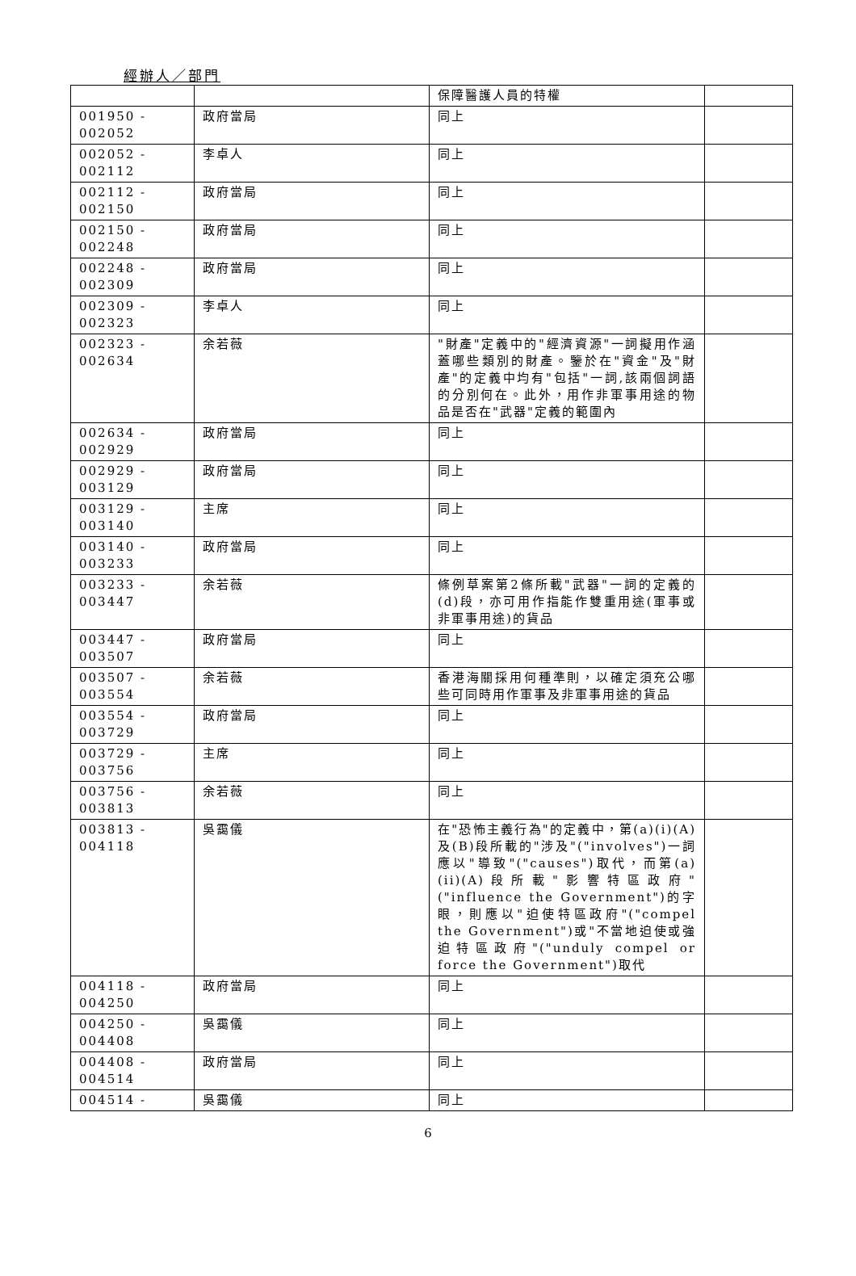經辦人／部門
| | | 保障醫護人員的特權 | |
| 001950 - 002052 | 政府當局 | 同上 | |
| 002052 - 002112 | 李卓人 | 同上 | |
| 002112 - 002150 | 政府當局 | 同上 | |
| 002150 - 002248 | 政府當局 | 同上 | |
| 002248 - 002309 | 政府當局 | 同上 | |
| 002309 - 002323 | 李卓人 | 同上 | |
| 002323 - 002634 | 余若薇 | "財產"定義中的"經濟資源"一詞擬用作涵蓋哪些類別的財產。鑒於在"資金"及"財產"的定義中均有"包括"一詞,該兩個詞語的分別何在。此外，用作非軍事用途的物品是否在"武器"定義的範圍內 | |
| 002634 - 002929 | 政府當局 | 同上 | |
| 002929 - 003129 | 政府當局 | 同上 | |
| 003129 - 003140 | 主席 | 同上 | |
| 003140 - 003233 | 政府當局 | 同上 | |
| 003233 - 003447 | 余若薇 | 條例草案第2條所載"武器"一詞的定義的(d)段，亦可用作指能作雙重用途(軍事或非軍事用途)的貨品 | |
| 003447 - 003507 | 政府當局 | 同上 | |
| 003507 - 003554 | 余若薇 | 香港海關採用何種準則，以確定須充公哪些可同時用作軍事及非軍事用途的貨品 | |
| 003554 - 003729 | 政府當局 | 同上 | |
| 003729 - 003756 | 主席 | 同上 | |
| 003756 - 003813 | 余若薇 | 同上 | |
| 003813 - 004118 | 吳靄儀 | 在"恐怖主義行為"的定義中，第(a)(i)(A)及(B)段所載的"涉及"("involves")一詞應以"導致"("causes")取代，而第(a)(ii)(A)段所載"影響特區政府"("influence the Government")的字眼，則應以"迫使特區政府"("compel the Government")或"不當地迫使或強迫特區政府"("unduly compel or force the Government")取代 | |
| 004118 - 004250 | 政府當局 | 同上 | |
| 004250 - 004408 | 吳靄儀 | 同上 | |
| 004408 - 004514 | 政府當局 | 同上 | |
| 004514 - | 吳靄儀 | 同上 | |
6